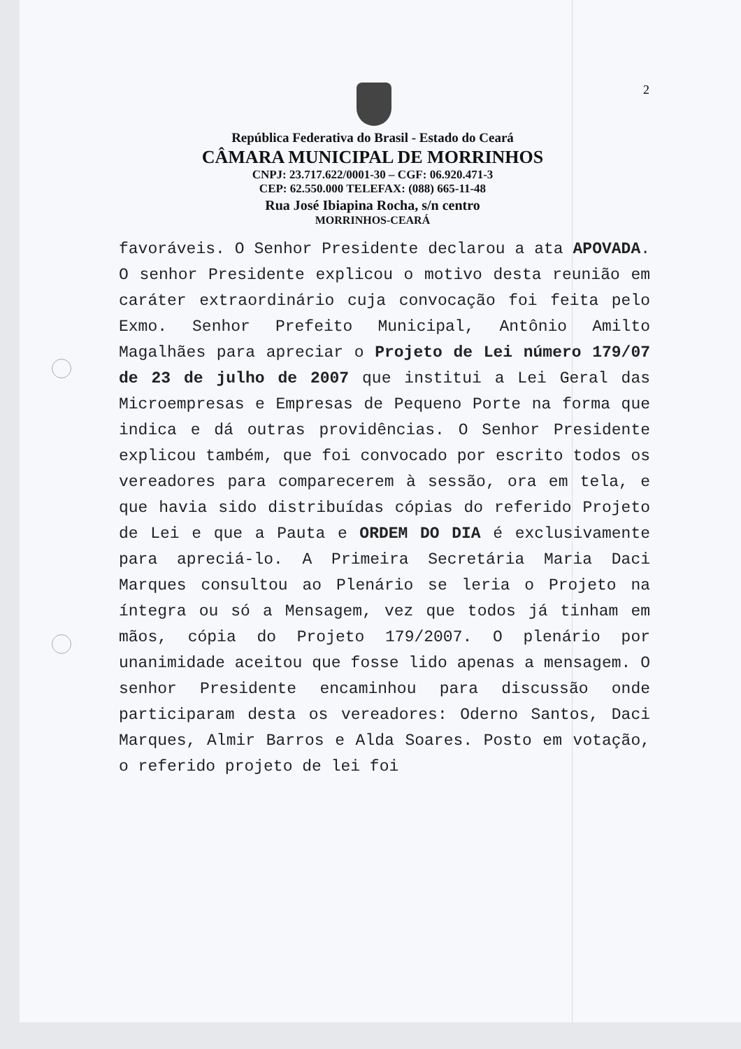2
República Federativa do Brasil - Estado do Ceará
CÂMARA MUNICIPAL DE MORRINHOS
CNPJ: 23.717.622/0001-30 – CGF: 06.920.471-3
CEP: 62.550.000 TELEFAX: (088) 665-11-48
Rua José Ibiapina Rocha, s/n centro
MORRINHOS-CEARÁ
favoráveis. O Senhor Presidente declarou a ata APOVADA. O senhor Presidente explicou o motivo desta reunião em caráter extraordinário cuja convocação foi feita pelo Exmo. Senhor Prefeito Municipal, Antônio Amilto Magalhães para apreciar o Projeto de Lei número 179/07 de 23 de julho de 2007 que institui a Lei Geral das Microempresas e Empresas de Pequeno Porte na forma que indica e dá outras providências. O Senhor Presidente explicou também, que foi convocado por escrito todos os vereadores para comparecerem à sessão, ora em tela, e que havia sido distribuídas cópias do referido Projeto de Lei e que a Pauta e ORDEM DO DIA é exclusivamente para apreciá-lo. A Primeira Secretária Maria Daci Marques consultou ao Plenário se leria o Projeto na íntegra ou só a Mensagem, vez que todos já tinham em mãos, cópia do Projeto 179/2007. O plenário por unanimidade aceitou que fosse lido apenas a mensagem. O senhor Presidente encaminhou para discussão onde participaram desta os vereadores: Oderno Santos, Daci Marques, Almir Barros e Alda Soares. Posto em votação, o referido projeto de lei foi